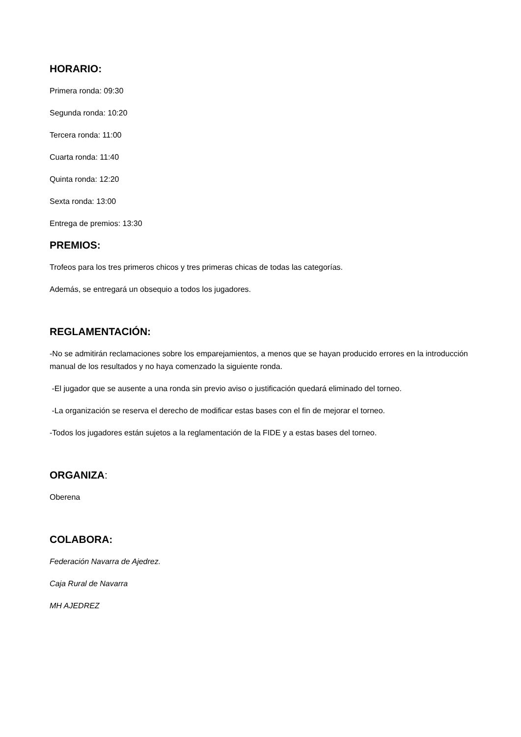HORARIO:
Primera ronda: 09:30
Segunda ronda: 10:20
Tercera ronda: 11:00
Cuarta ronda: 11:40
Quinta ronda: 12:20
Sexta ronda: 13:00
Entrega de premios: 13:30
PREMIOS:
Trofeos para los tres primeros chicos y tres primeras chicas de todas las categorías.
Además, se entregará un obsequio a todos los jugadores.
REGLAMENTACIÓN:
-No se admitirán reclamaciones sobre los emparejamientos, a menos que se hayan producido errores en la introducción manual de los resultados y no haya comenzado la siguiente ronda.
-El jugador que se ausente a una ronda sin previo aviso o justificación quedará eliminado del torneo.
-La organización se reserva el derecho de modificar estas bases con el fin de mejorar el torneo.
-Todos los jugadores están sujetos a la reglamentación de la FIDE y a estas bases del torneo.
ORGANIZA:
Oberena
COLABORA:
Federación Navarra de Ajedrez.
Caja Rural de Navarra
MH AJEDREZ